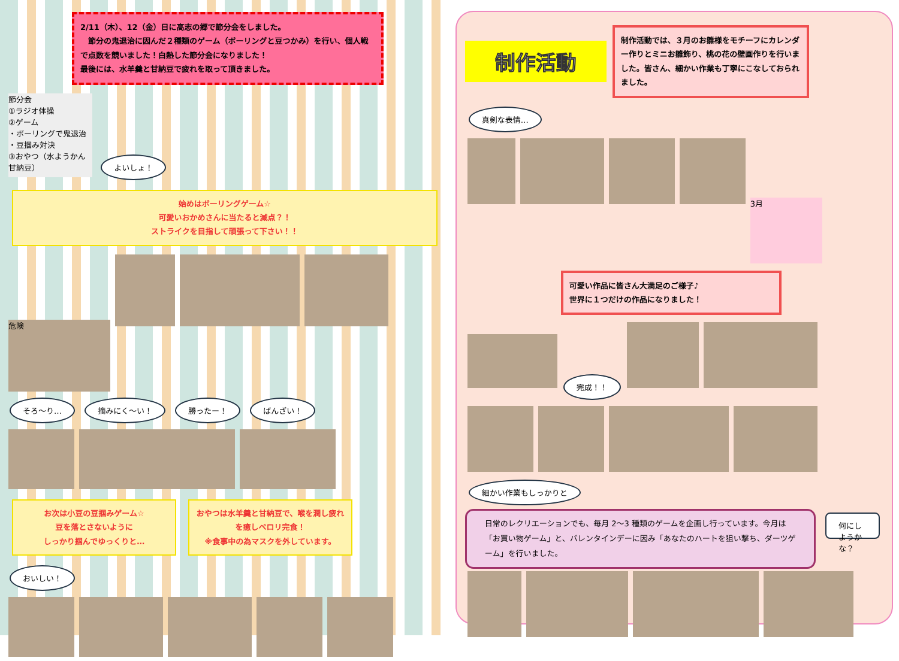2/11（木）、12（金）日に高志の郷で節分会をしました。
　節分の鬼退治に因んだ２種類のゲーム（ボーリングと豆つかみ）を行い、個人戦で点数を競いました！白熱した節分会になりました！
最後には、水羊羹と甘納豆で疲れを取って頂きました。
節分会
①ラジオ体操
②ゲーム
・ボーリングで鬼退治
・豆掴み対決
③おやつ（水ようかん 甘納豆）
よいしょ！
始めはボーリングゲーム☆
可愛いおかめさんに当たると減点？！
ストライクを目指して頑張って下さい！！
危険
そろ〜り… 摘みにく〜い！ 勝ったー！ ばんざい！
お次は小豆の豆掴みゲーム☆
豆を落とさないように
しっかり掴んでゆっくりと…
おやつは水羊羹と甘納豆で、喉を潤し疲れを癒しペロリ完食！
※食事中の為マスクを外しています。
おいしい！
制作活動
制作活動では、３月のお雛様をモチーフにカレンダー作りとミニお雛飾り、桃の花の壁画作りを行いました。皆さん、細かい作業も丁寧にこなしておられました。
真剣な表情…
3月
可愛い作品に皆さん大満足のご様子♪
世界に１つだけの作品になりました！
完成！！
細かい作業もしっかりと
日常のレクリエーションでも、毎月 2〜3 種類のゲームを企画し行っています。今月は「お買い物ゲーム」と、バレンタインデーに因み「あなたのハートを狙い撃ち、ダーツゲーム」を行いました。
何にしようかな？